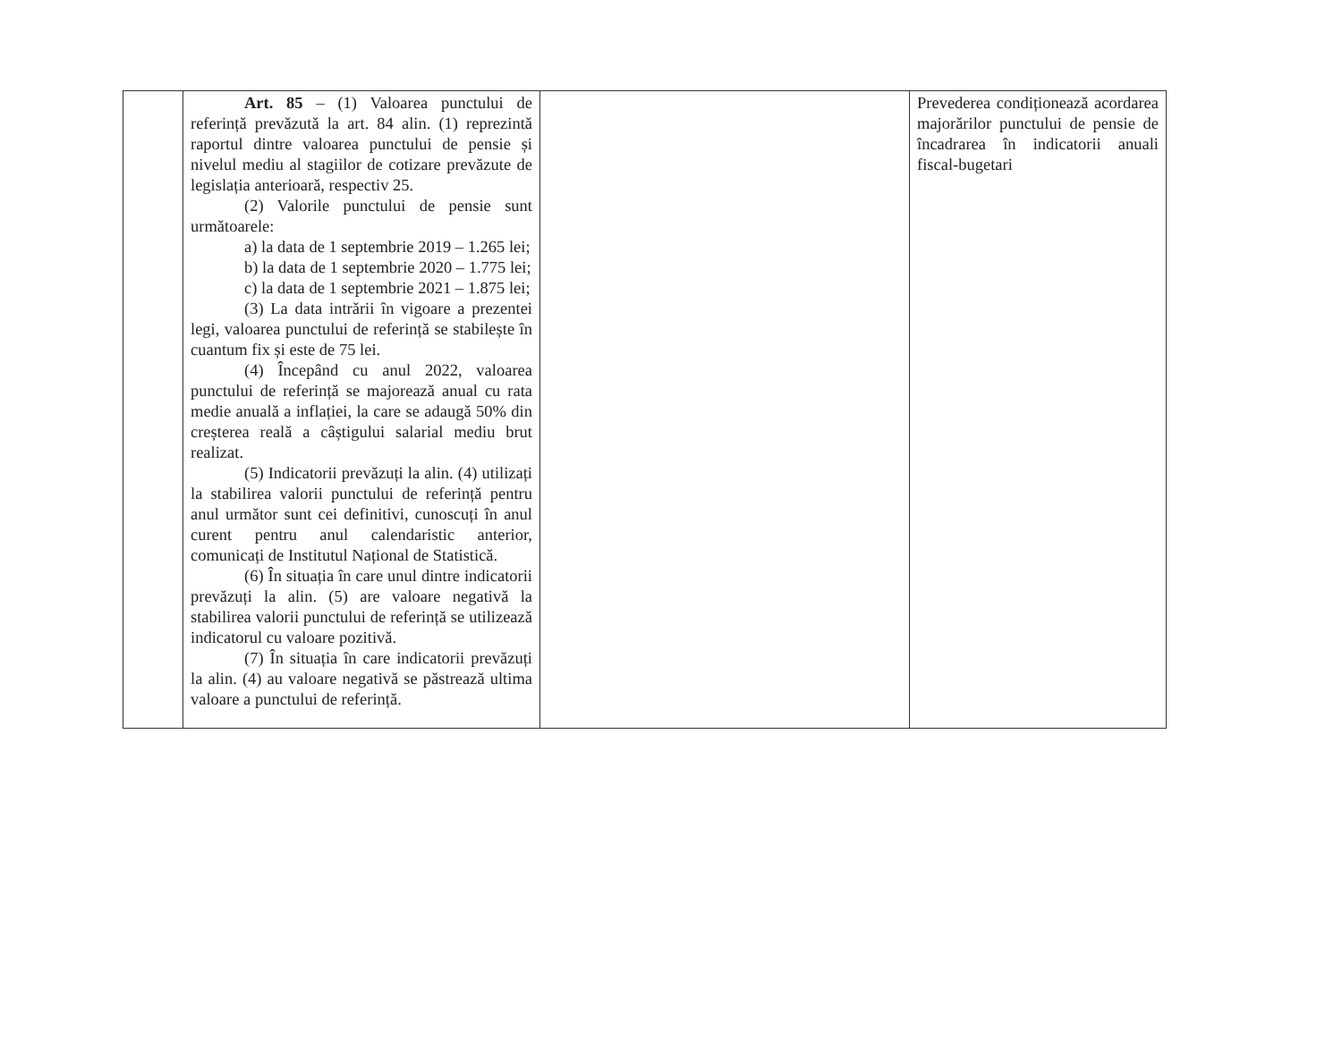| | Art. 85 – (1) Valoarea punctului de referință prevăzută la art. 84 alin. (1) reprezintă raportul dintre valoarea punctului de pensie și nivelul mediu al stagiilor de cotizare prevăzute de legislația anterioară, respectiv 25. (2) Valorile punctului de pensie sunt următoarele: a) la data de 1 septembrie 2019 – 1.265 lei; b) la data de 1 septembrie 2020 – 1.775 lei; c) la data de 1 septembrie 2021 – 1.875 lei; (3) La data intrării în vigoare a prezentei legi, valoarea punctului de referință se stabilește în cuantum fix și este de 75 lei. (4) Începând cu anul 2022, valoarea punctului de referință se majorează anual cu rata medie anuală a inflației, la care se adaugă 50% din creșterea reală a câștigului salarial mediu brut realizat. (5) Indicatorii prevăzuți la alin. (4) utilizați la stabilirea valorii punctului de referință pentru anul următor sunt cei definitivi, cunoscuți în anul curent pentru anul calendaristic anterior, comunicați de Institutul Național de Statistică. (6) În situația în care unul dintre indicatorii prevăzuți la alin. (5) are valoare negativă la stabilirea valorii punctului de referință se utilizează indicatorul cu valoare pozitivă. (7) În situația în care indicatorii prevăzuți la alin. (4) au valoare negativă se păstrează ultima valoare a punctului de referință. | | Prevederea condiționează acordarea majorărilor punctului de pensie de încadrarea în indicatorii anuali fiscal-bugetari |